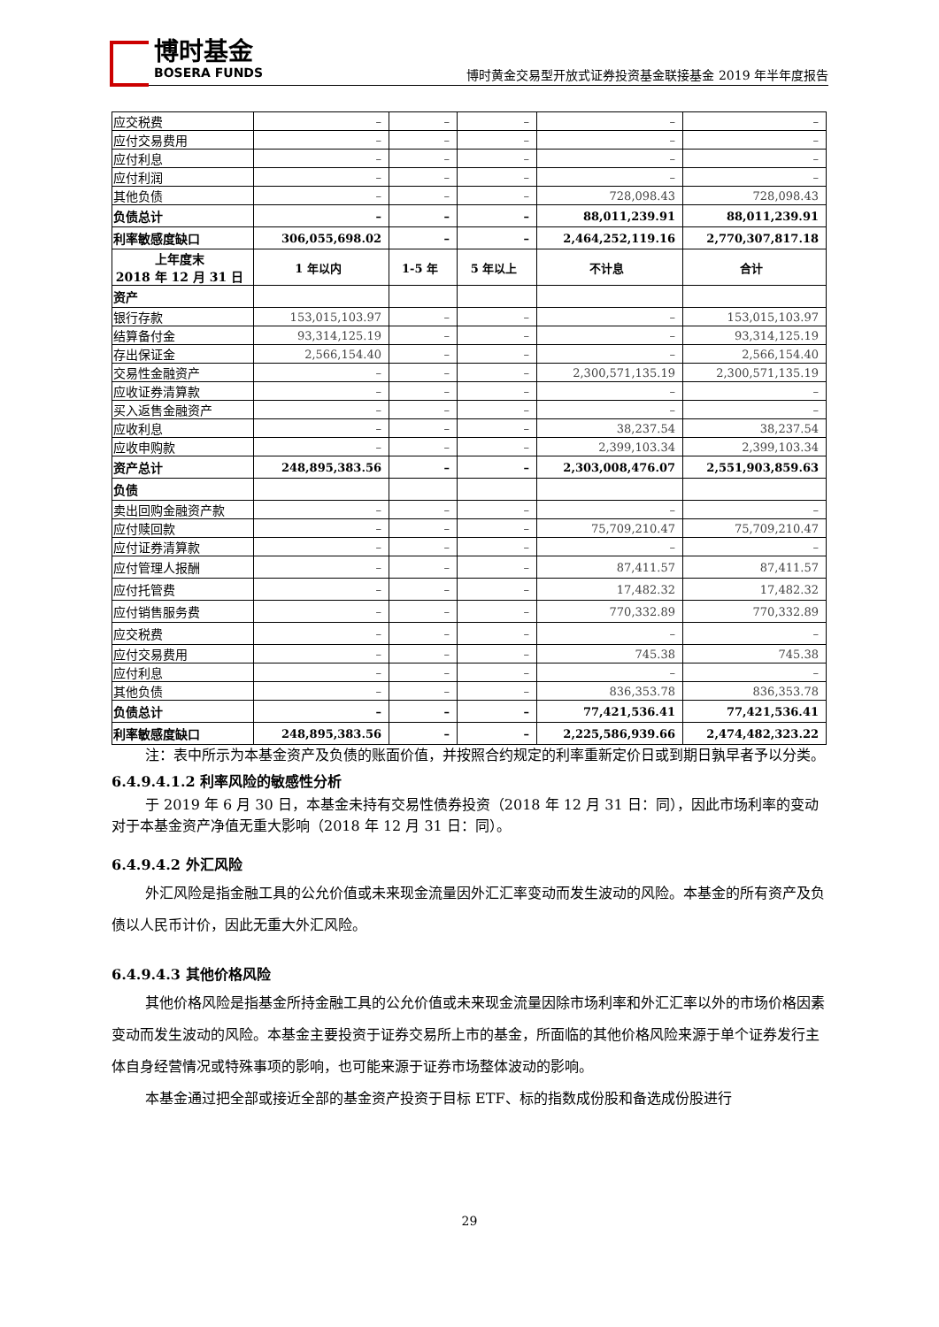博时基金
BOSERA FUNDS
博时黄金交易型开放式证券投资基金联接基金 2019 年半年度报告
| 应交税费 | – | – | – | – | – |
| 应付交易费用 | – | – | – | – | – |
| 应付利息 | – | – | – | – | – |
| 应付利润 | – | – | – | – | – |
| 其他负债 | – | – | – | 728,098.43 | 728,098.43 |
| 负债总计 | – | – | – | 88,011,239.91 | 88,011,239.91 |
| 利率敏感度缺口 | 306,055,698.02 | – | – | 2,464,252,119.16 | 2,770,307,817.18 |
| 上年度末 2018 年 12 月 31 日 | 1 年以内 | 1-5 年 | 5 年以上 | 不计息 | 合计 |
| 资产 | | | | | |
| 银行存款 | 153,015,103.97 | – | – | – | 153,015,103.97 |
| 结算备付金 | 93,314,125.19 | – | – | – | 93,314,125.19 |
| 存出保证金 | 2,566,154.40 | – | – | – | 2,566,154.40 |
| 交易性金融资产 | – | – | – | 2,300,571,135.19 | 2,300,571,135.19 |
| 应收证券清算款 | – | – | – | – | – |
| 买入返售金融资产 | – | – | – | – | – |
| 应收利息 | – | – | – | 38,237.54 | 38,237.54 |
| 应收申购款 | – | – | – | 2,399,103.34 | 2,399,103.34 |
| 资产总计 | 248,895,383.56 | – | – | 2,303,008,476.07 | 2,551,903,859.63 |
| 负债 | | | | | |
| 卖出回购金融资产款 | – | – | – | – | – |
| 应付赎回款 | – | – | – | 75,709,210.47 | 75,709,210.47 |
| 应付证券清算款 | – | – | – | – | – |
| 应付管理人报酬 | – | – | – | 87,411.57 | 87,411.57 |
| 应付托管费 | – | – | – | 17,482.32 | 17,482.32 |
| 应付销售服务费 | – | – | – | 770,332.89 | 770,332.89 |
| 应交税费 | – | – | – | – | – |
| 应付交易费用 | – | – | – | 745.38 | 745.38 |
| 应付利息 | – | – | – | – | – |
| 其他负债 | – | – | – | 836,353.78 | 836,353.78 |
| 负债总计 | – | – | – | 77,421,536.41 | 77,421,536.41 |
| 利率敏感度缺口 | 248,895,383.56 | – | – | 2,225,586,939.66 | 2,474,482,323.22 |
注：表中所示为本基金资产及负债的账面价值，并按照合约规定的利率重新定价日或到期日孰早者予以分类。
6.4.9.4.1.2 利率风险的敏感性分析
于 2019 年 6 月 30 日，本基金未持有交易性债券投资（2018 年 12 月 31 日：同），因此市场利率的变动对于本基金资产净值无重大影响（2018 年 12 月 31 日：同）。
6.4.9.4.2 外汇风险
外汇风险是指金融工具的公允价值或未来现金流量因外汇汇率变动而发生波动的风险。本基金的所有资产及负债以人民币计价，因此无重大外汇风险。
6.4.9.4.3 其他价格风险
其他价格风险是指基金所持金融工具的公允价值或未来现金流量因除市场利率和外汇汇率以外的市场价格因素变动而发生波动的风险。本基金主要投资于证券交易所上市的基金，所面临的其他价格风险来源于单个证券发行主体自身经营情况或特殊事项的影响，也可能来源于证券市场整体波动的影响。
本基金通过把全部或接近全部的基金资产投资于目标 ETF、标的指数成份股和备选成份股进行
29